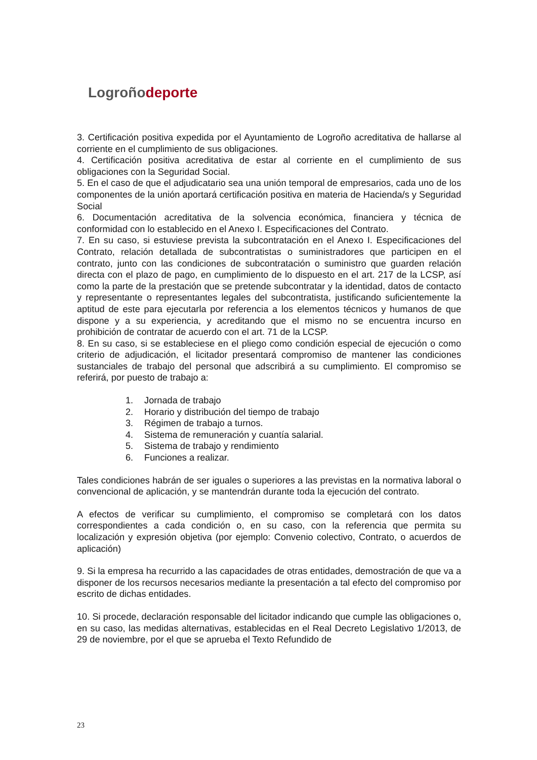Logroñodeporte
3. Certificación positiva expedida por el Ayuntamiento de Logroño acreditativa de hallarse al corriente en el cumplimiento de sus obligaciones.
4. Certificación positiva acreditativa de estar al corriente en el cumplimiento de sus obligaciones con la Seguridad Social.
5. En el caso de que el adjudicatario sea una unión temporal de empresarios, cada uno de los componentes de la unión aportará certificación positiva en materia de Hacienda/s y Seguridad Social
6. Documentación acreditativa de la solvencia económica, financiera y técnica de conformidad con lo establecido en el Anexo I. Especificaciones del Contrato.
7. En su caso, si estuviese prevista la subcontratación en el Anexo I. Especificaciones del Contrato, relación detallada de subcontratistas o suministradores que participen en el contrato, junto con las condiciones de subcontratación o suministro que guarden relación directa con el plazo de pago, en cumplimiento de lo dispuesto en el art. 217 de la LCSP, así como la parte de la prestación que se pretende subcontratar y la identidad, datos de contacto y representante o representantes legales del subcontratista, justificando suficientemente la aptitud de este para ejecutarla por referencia a los elementos técnicos y humanos de que dispone y a su experiencia, y acreditando que el mismo no se encuentra incurso en prohibición de contratar de acuerdo con el art. 71 de la LCSP.
8. En su caso, si se estableciese en el pliego como condición especial de ejecución o como criterio de adjudicación, el licitador presentará compromiso de mantener las condiciones sustanciales de trabajo del personal que adscribirá a su cumplimiento. El compromiso se referirá, por puesto de trabajo a:
1. Jornada de trabajo
2. Horario y distribución del tiempo de trabajo
3. Régimen de trabajo a turnos.
4. Sistema de remuneración y cuantía salarial.
5. Sistema de trabajo y rendimiento
6. Funciones a realizar.
Tales condiciones habrán de ser iguales o superiores a las previstas en la normativa laboral o convencional de aplicación, y se mantendrán durante toda la ejecución del contrato.
A efectos de verificar su cumplimiento, el compromiso se completará con los datos correspondientes a cada condición o, en su caso, con la referencia que permita su localización y expresión objetiva (por ejemplo: Convenio colectivo, Contrato, o acuerdos de aplicación)
9. Si la empresa ha recurrido a las capacidades de otras entidades, demostración de que va a disponer de los recursos necesarios mediante la presentación a tal efecto del compromiso por escrito de dichas entidades.
10. Si procede, declaración responsable del licitador indicando que cumple las obligaciones o, en su caso, las medidas alternativas, establecidas en el Real Decreto Legislativo 1/2013, de 29 de noviembre, por el que se aprueba el Texto Refundido de
23